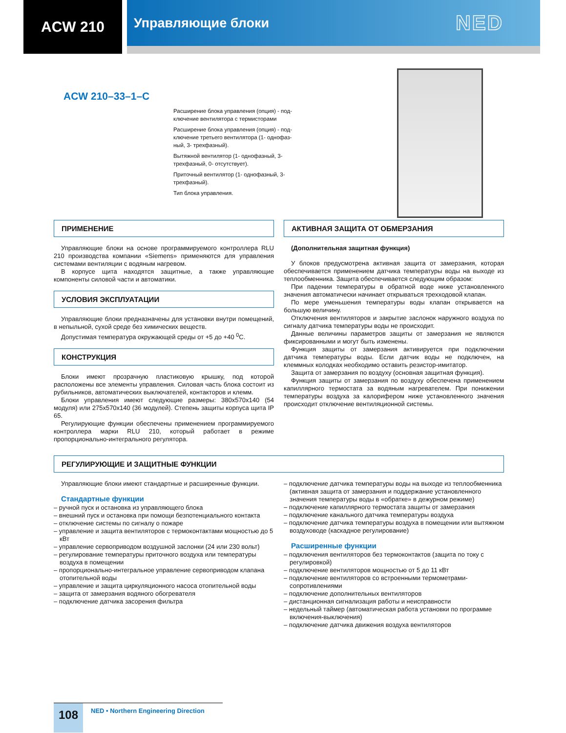ACW 210 Управляющие блоки
NED
ACW 210–33–1–C
Расширение блока управления (опция) - под-
ключение вентилятора с термисторами
Расширение блока управления (опция) - под-
ключение третьего вентилятора (1- однофаз-
ный, 3- трехфазный).
Вытяжной вентилятор (1- однофазный, 3-
трехфазный, 0- отсутствует).
Приточный вентилятор (1- однофазный, 3-
трехфазный).
Тип блока управления.
ПРИМЕНЕНИЕ
Управляющие блоки на основе программируемого контроллера RLU 210 производства компании «Siemens» применяются для управления системами вентиляции с водяным нагревом.
В корпусе щита находятся защитные, а также управляющие компоненты силовой части и автоматики.
УСЛОВИЯ ЭКСПЛУАТАЦИИ
Управляющие блоки предназначены для установки внутри помещений, в непыльной, сухой среде без химических веществ.
Допустимая температура окружающей среды от +5 до +40 <sup>0</sup>С.
КОНСТРУКЦИЯ
Блоки имеют прозрачную пластиковую крышку, под которой расположены все элементы управления. Силовая часть блока состоит из рубильников, автоматических выключателей, контакторов и клемм.
Блоки управления имеют следующие размеры: 380x570x140 (54 модуля) или 275x570x140 (36 модулей). Степень защиты корпуса щита IP 65.
Регулирующие функции обеспечены применением программируемого контроллера марки RLU 210, который работает в режиме пропорционально-интегрального регулятора.
АКТИВНАЯ ЗАЩИТА ОТ ОБМЕРЗАНИЯ
(Дополнительная защитная функция)
У блоков предусмотрена активная защита от замерзания, которая обеспечивается применением датчика температуры воды на выходе из теплообменника. Защита обеспечивается следующим образом:
При падении температуры в обратной воде ниже установленного значения автоматически начинает открываться трехходовой клапан.
По мере уменьшения температуры воды клапан открывается на большую величину.
Отключения вентиляторов и закрытие заслонок наружного воздуха по сигналу датчика температуры воды не происходит.
Данные величины параметров защиты от замерзания не являются фиксированными и могут быть изменены.
Функция защиты от замерзания активируется при подключении датчика температуры воды. Если датчик воды не подключен, на клеммных колодках необходимо оставить резистор-имитатор.
Защита от замерзания по воздуху (основная защитная функция).
Функция защиты от замерзания по воздуху обеспечена применением капиллярного термостата за водяным нагревателем. При понижении температуры воздуха за калорифером ниже установленного значения происходит отключение вентиляционной системы.
РЕГУЛИРУЮЩИЕ И ЗАЩИТНЫЕ ФУНКЦИИ
Управляющие блоки имеют стандартные и расширенные функции.
Стандартные функции
– ручной пуск и остановка из управляющего блока
– внешний пуск и остановка при помощи безпотенциального контакта
– отключение системы по сигналу о пожаре
– управление и защита вентиляторов с термоконтактами мощностью до 5 кВт
– управление сервоприводом воздушной заслонки (24 или 230 вольт)
– регулирование температуры приточного воздуха или температуры воздуха в помещении
– пропорционально-интегральное управление сервоприводом клапана отопительной воды
– управление и защита циркуляционного насоса отопительной воды
– защита от замерзания водяного обогревателя
– подключение датчика засорения фильтра
– подключение датчика температуры воды на выходе из теплообменника (активная защита от замерзания и поддержание установленного значения температуры воды в «обратке» в дежурном режиме)
– подключение капиллярного термостата защиты от замерзания
– подключение канального датчика температуры воздуха
– подключение датчика температуры воздуха в помещении или вытяжном воздуховоде (каскадное регулирование)
Расширенные функции
– подключения вентиляторов без термоконтактов (защита по току с регулировкой)
– подключение вентиляторов мощностью от 5 до 11 кВт
– подключение вентиляторов со встроенными термометрами-сопротивлениями
– подключение дополнительных вентиляторов
– дистанционная сигнализация работы и неисправности
– недельный таймер (автоматическая работа установки по программе включения-выключения)
– подключение датчика движения воздуха вентиляторов
108
NED • Northern Engineering Direction